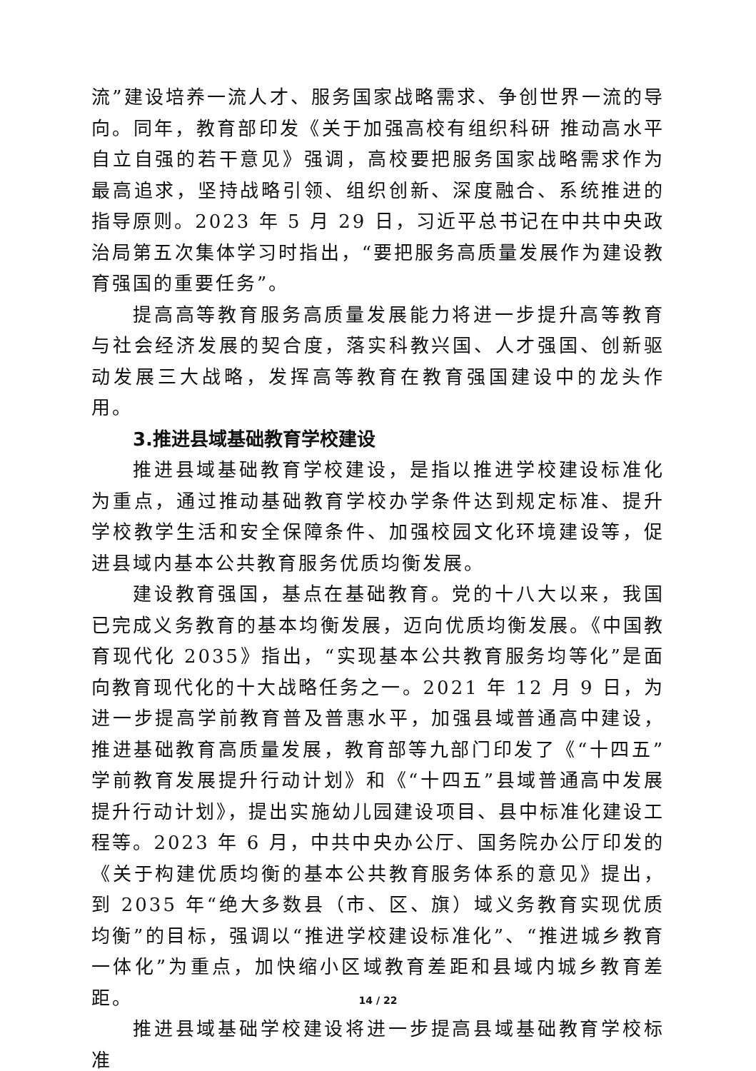流”建设培养一流人才、服务国家战略需求、争创世界一流的导向。同年，教育部印发《关于加强高校有组织科研 推动高水平自立自强的若干意见》强调，高校要把服务国家战略需求作为最高追求，坚持战略引领、组织创新、深度融合、系统推进的指导原则。2023 年 5 月 29 日，习近平总书记在中共中央政治局第五次集体学习时指出，“要把服务高质量发展作为建设教育强国的重要任务”。
提高高等教育服务高质量发展能力将进一步提升高等教育与社会经济发展的契合度，落实科教兴国、人才强国、创新驱动发展三大战略，发挥高等教育在教育强国建设中的龙头作用。
3.推进县域基础教育学校建设
推进县域基础教育学校建设，是指以推进学校建设标准化为重点，通过推动基础教育学校办学条件达到规定标准、提升学校教学生活和安全保障条件、加强校园文化环境建设等，促进县域内基本公共教育服务优质均衡发展。
建设教育强国，基点在基础教育。党的十八大以来，我国已完成义务教育的基本均衡发展，迈向优质均衡发展。《中国教育现代化 2035》指出，“实现基本公共教育服务均等化”是面向教育现代化的十大战略任务之一。2021 年 12 月 9 日，为进一步提高学前教育普及普惠水平，加强县域普通高中建设，推进基础教育高质量发展，教育部等九部门印发了《“十四五”学前教育发展提升行动计划》和《“十四五”县域普通高中发展提升行动计划》，提出实施幼儿园建设项目、县中标准化建设工程等。2023 年 6 月，中共中央办公厅、国务院办公厅印发的《关于构建优质均衡的基本公共教育服务体系的意见》提出，到 2035 年“绝大多数县（市、区、旗）域义务教育实现优质均衡”的目标，强调以“推进学校建设标准化”、“推进城乡教育一体化”为重点，加快缩小区域教育差距和县域内城乡教育差距。
推进县域基础学校建设将进一步提高县域基础教育学校标准
14 / 22